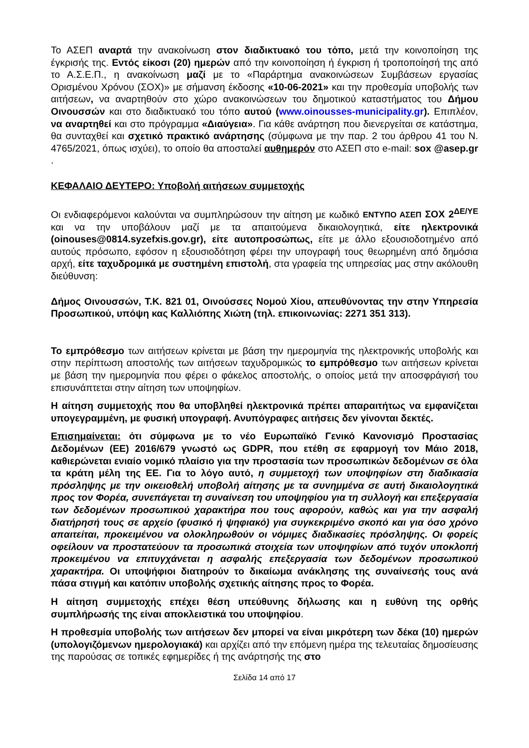Το ΑΣΕΠ αναρτά την ανακοίνωση στον διαδικτυακό του τόπο, μετά την κοινοποίηση της έγκρισής της. Εντός είκοσι (20) ημερών από την κοινοποίηση ή έγκριση ή τροποποίησή της από το Α.Σ.Ε.Π., η ανακοίνωση μαζί με το «Παράρτημα ανακοινώσεων Συμβάσεων εργασίας Ορισμένου Χρόνου (ΣΟΧ)» με σήμανση έκδοσης «10-06-2021» και την προθεσμία υποβολής των αιτήσεων, να αναρτηθούν στο χώρο ανακοινώσεων του δημοτικού καταστήματος του Δήμου Οινουσσών και στο διαδικτυακό του τόπο αυτού (www.oinousses-municipality.gr). Επιπλέον, να αναρτηθεί και στο πρόγραμμα «Διαύγεια». Για κάθε ανάρτηση που διενεργείται σε κατάστημα, θα συνταχθεί και σχετικό πρακτικό ανάρτησης (σύμφωνα με την παρ. 2 του άρθρου 41 του Ν. 4765/2021, όπως ισχύει), το οποίο θα αποσταλεί αυθημερόν στο ΑΣΕΠ στο e-mail: sox @asep.gr .
ΚΕΦΑΛΑΙΟ ΔΕΥΤΕΡΟ: Υποβολή αιτήσεων συμμετοχής
Οι ενδιαφερόμενοι καλούνται να συμπληρώσουν την αίτηση με κωδικό ΕΝΤΥΠΟ ΑΣΕΠ ΣΟΧ 2<sup>ΔΕ/ΥΕ</sup> και να την υποβάλουν μαζί με τα απαιτούμενα δικαιολογητικά, είτε ηλεκτρονικά (oinouses@0814.syzefxis.gov.gr), είτε αυτοπροσώπως, είτε με άλλο εξουσιοδοτημένο από αυτούς πρόσωπο, εφόσον η εξουσιοδότηση φέρει την υπογραφή τους θεωρημένη από δημόσια αρχή, είτε ταχυδρομικά με συστημένη επιστολή, στα γραφεία της υπηρεσίας μας στην ακόλουθη διεύθυνση:
Δήμος Οινουσσών, Τ.Κ. 821 01, Οινούσσες Νομού Χίου, απευθύνοντας την στην Υπηρεσία Προσωπικού, υπόψη κας Καλλιόπης Χιώτη (τηλ. επικοινωνίας: 2271 351 313).
Το εμπρόθεσμο των αιτήσεων κρίνεται με βάση την ημερομηνία της ηλεκτρονικής υποβολής και στην περίπτωση αποστολής των αιτήσεων ταχυδρομικώς το εμπρόθεσμο των αιτήσεων κρίνεται με βάση την ημερομηνία που φέρει ο φάκελος αποστολής, ο οποίος μετά την αποσφράγισή του επισυνάπτεται στην αίτηση των υποψηφίων.
Η αίτηση συμμετοχής που θα υποβληθεί ηλεκτρονικά πρέπει απαραιτήτως να εμφανίζεται υπογεγραμμένη, με φυσική υπογραφή. Ανυπόγραφες αιτήσεις δεν γίνονται δεκτές.
Επισημαίνεται: ότι σύμφωνα με το νέο Ευρωπαϊκό Γενικό Κανονισμό Προστασίας Δεδομένων (ΕΕ) 2016/679 γνωστό ως GDPR, που ετέθη σε εφαρμογή τον Μάιο 2018, καθιερώνεται ενιαίο νομικό πλαίσιο για την προστασία των προσωπικών δεδομένων σε όλα τα κράτη μέλη της ΕΕ. Για το λόγο αυτό, η συμμετοχή των υποψηφίων στη διαδικασία πρόσληψης με την οικειοθελή υποβολή αίτησης με τα συνημμένα σε αυτή δικαιολογητικά προς τον Φορέα, συνεπάγεται τη συναίνεση του υποψηφίου για τη συλλογή και επεξεργασία των δεδομένων προσωπικού χαρακτήρα που τους αφορούν, καθώς και για την ασφαλή διατήρησή τους σε αρχείο (φυσικό ή ψηφιακό) για συγκεκριμένο σκοπό και για όσο χρόνο απαιτείται, προκειμένου να ολοκληρωθούν οι νόμιμες διαδικασίες πρόσληψης. Οι φορείς οφείλουν να προστατεύουν τα προσωπικά στοιχεία των υποψηφίων από τυχόν υποκλοπή προκειμένου να επιτυγχάνεται η ασφαλής επεξεργασία των δεδομένων προσωπικού χαρακτήρα. Οι υποψήφιοι διατηρούν το δικαίωμα ανάκλησης της συναίνεσής τους ανά πάσα στιγμή και κατόπιν υποβολής σχετικής αίτησης προς το Φορέα.
Η αίτηση συμμετοχής επέχει θέση υπεύθυνης δήλωσης και η ευθύνη της ορθής συμπλήρωσής της είναι αποκλειστικά του υποψηφίου.
Η προθεσμία υποβολής των αιτήσεων δεν μπορεί να είναι μικρότερη των δέκα (10) ημερών (υπολογιζόμενων ημερολογιακά) και αρχίζει από την επόμενη ημέρα της τελευταίας δημοσίευσης της παρούσας σε τοπικές εφημερίδες ή της ανάρτησής της στο
Σελίδα 14 από 17